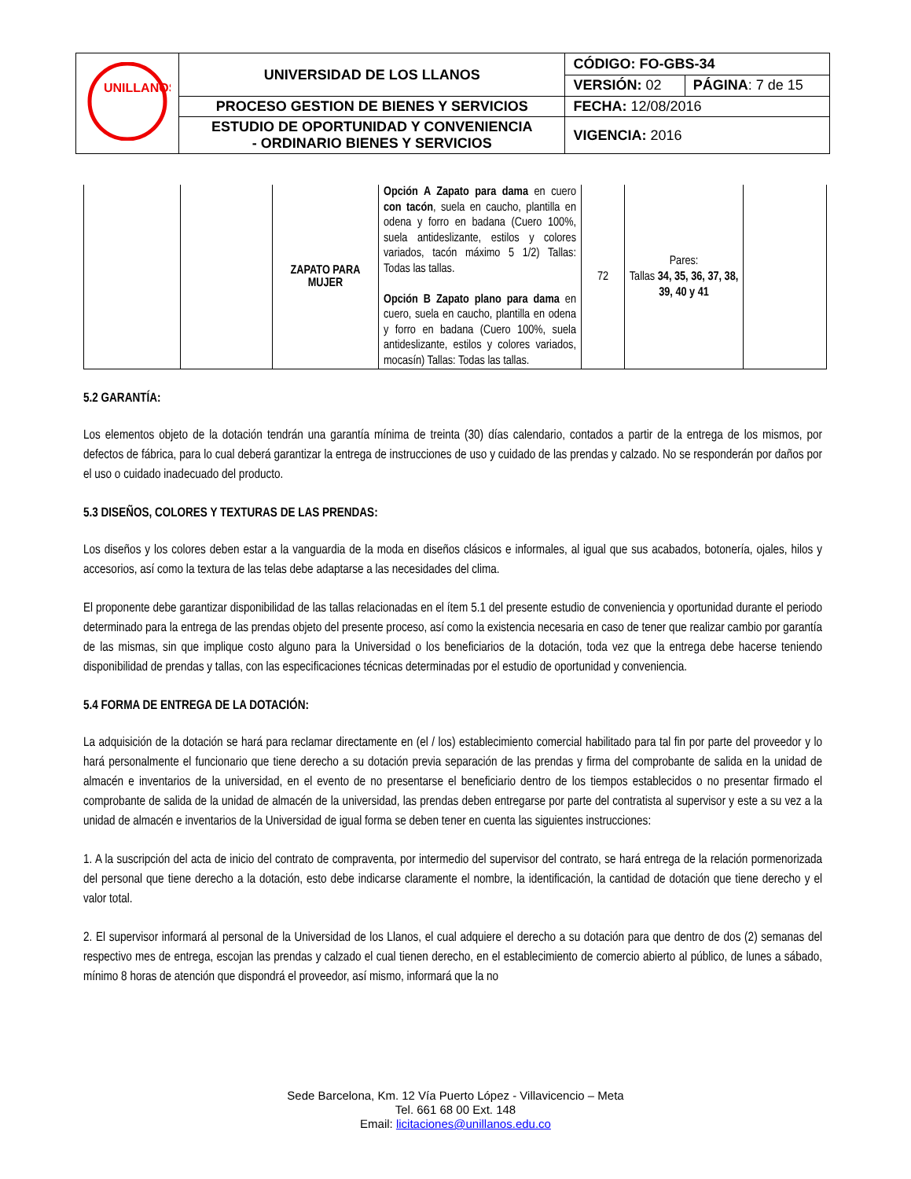| UNILLANOS | UNIVERSIDAD DE LOS LLANOS | CÓDIGO: FO-GBS-34 | |
| | | VERSIÓN: 02 | PÁGINA : 7 de 15 |
| | PROCESO GESTION DE BIENES Y SERVICIOS | FECHA: 12/08/2016 | |
| | ESTUDIO DE OPORTUNIDAD Y CONVENIENCIA - ORDINARIO BIENES Y SERVICIOS | VIGENCIA: 2016 | |
| | | ZAPATO PARA MUJER | Opción A Zapato para dama en cuero con tacón , suela en caucho, plantilla en odena y forro en badana (Cuero 100%, suela antideslizante, estilos y colores variados, tacón máximo 5 1/2) Tallas: Todas las tallas. Opción B Zapato plano para dama en cuero, suela en caucho, plantilla en odena y forro en badana (Cuero 100%, suela antideslizante, estilos y colores variados, mocasín) Tallas: Todas las tallas. | 72 | Pares: Tallas 34, 35, 36, 37, 38, 39, 40 y 41 | |
5.2 GARANTÍA:
Los elementos objeto de la dotación tendrán una garantía mínima de treinta (30) días calendario, contados a partir de la entrega de los mismos, por defectos de fábrica, para lo cual deberá garantizar la entrega de instrucciones de uso y cuidado de las prendas y calzado. No se responderán por daños por el uso o cuidado inadecuado del producto.
5.3 DISEÑOS, COLORES Y TEXTURAS DE LAS PRENDAS:
Los diseños y los colores deben estar a la vanguardia de la moda en diseños clásicos e informales, al igual que sus acabados, botonería, ojales, hilos y accesorios, así como la textura de las telas debe adaptarse a las necesidades del clima.
El proponente debe garantizar disponibilidad de las tallas relacionadas en el ítem 5.1 del presente estudio de conveniencia y oportunidad durante el periodo determinado para la entrega de las prendas objeto del presente proceso, así como la existencia necesaria en caso de tener que realizar cambio por garantía de las mismas, sin que implique costo alguno para la Universidad o los beneficiarios de la dotación, toda vez que la entrega debe hacerse teniendo disponibilidad de prendas y tallas, con las especificaciones técnicas determinadas por el estudio de oportunidad y conveniencia.
5.4 FORMA DE ENTREGA DE LA DOTACIÓN:
La adquisición de la dotación se hará para reclamar directamente en (el / los) establecimiento comercial habilitado para tal fin por parte del proveedor y lo hará personalmente el funcionario que tiene derecho a su dotación previa separación de las prendas y firma del comprobante de salida en la unidad de almacén e inventarios de la universidad, en el evento de no presentarse el beneficiario dentro de los tiempos establecidos o no presentar firmado el comprobante de salida de la unidad de almacén de la universidad, las prendas deben entregarse por parte del contratista al supervisor y este a su vez a la unidad de almacén e inventarios de la Universidad de igual forma se deben tener en cuenta las siguientes instrucciones:
1. A la suscripción del acta de inicio del contrato de compraventa, por intermedio del supervisor del contrato, se hará entrega de la relación pormenorizada del personal que tiene derecho a la dotación, esto debe indicarse claramente el nombre, la identificación, la cantidad de dotación que tiene derecho y el valor total.
2. El supervisor informará al personal de la Universidad de los Llanos, el cual adquiere el derecho a su dotación para que dentro de dos (2) semanas del respectivo mes de entrega, escojan las prendas y calzado el cual tienen derecho, en el establecimiento de comercio abierto al público, de lunes a sábado, mínimo 8 horas de atención que dispondrá el proveedor, así mismo, informará que la no
Sede Barcelona, Km. 12 Vía Puerto López - Villavicencio – Meta
Tel. 661 68 00 Ext. 148
Email: licitaciones@unillanos.edu.co